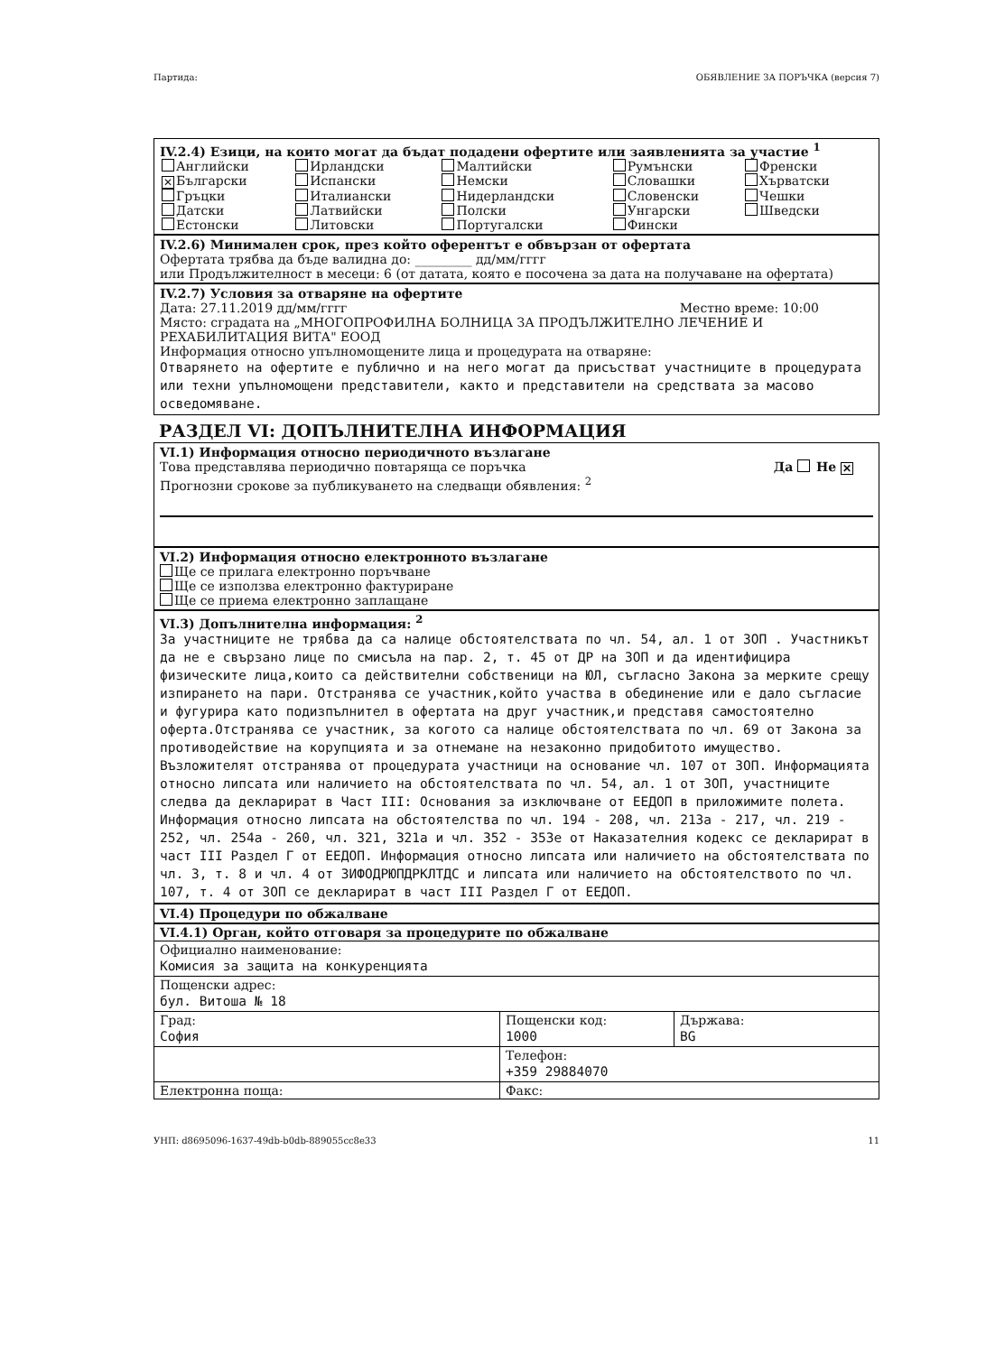Партида: ОБЯВЛЕНИЕ ЗА ПОРЪЧКА (версия 7)
IV.2.4) Езици, на които могат да бъдат подадени офертите или заявленията за участие <sup>1</sup>
| Английски | Ирландски | Малтийски | Румънски | Френски |
| ✕ Български | Испански | Немски | Словашки | Хърватски |
| Гръцки | Италиански | Нидерландски | Словенски | Чешки |
| Датски | Латвийски | Полски | Унгарски | Шведски |
| Естонски | Литовски | Португалски | Фински | |
IV.2.6) Минимален срок, през който оферентът е обвързан от офертата
Офертата трябва да бъде валидна до: _________ дд/мм/гггг
или Продължителност в месеци: 6 (от датата, която е посочена за дата на получаване на офертата)
IV.2.7) Условия за отваряне на офертите
Дата: 27.11.2019 дд/мм/гггг Местно време: 10:00
Място: сградата на „МНОГОПРОФИЛНА БОЛНИЦА ЗА ПРОДЪЛЖИТЕЛНО ЛЕЧЕНИЕ И РЕХАБИЛИТАЦИЯ ВИТА" ЕООД
Информация относно упълномощените лица и процедурата на отваряне:
Отварянето на офертите е публично и на него могат да присъстват участниците в процедурата или техни упълномощени представители, както и представители на средствата за масово осведомяване.
РАЗДЕЛ VI: ДОПЪЛНИТЕЛНА ИНФОРМАЦИЯ
VI.1) Информация относно периодичното възлагане
Това представлява периодично повтаряща се поръчка Да Не ✕
Прогнозни срокове за публикуването на следващи обявления: <sup>2</sup>
VI.2) Информация относно електронното възлагане
Ще се прилага електронно поръчване
Ще се използва електронно фактуриране
Ще се приема електронно заплащане
VI.3) Допълнителна информация: <sup>2</sup>
За участниците не трябва да са налице обстоятелствата по чл. 54, ал. 1 от ЗОП . Участникът да не е свързано лице по смисъла на пар. 2, т. 45 от ДР на ЗОП и да идентифицира физическите лица,които са действителни собственици на ЮЛ, съгласно Закона за мерките срещу изпирането на пари. Отстранява се участник,който участва в обединение или е дало съгласие и фугурира като подизпълнител в офертата на друг участник,и представя самостоятелно оферта.Отстранява се участник, за когото са налице обстоятелствата по чл. 69 от Закона за противодействие на корупцията и за отнемане на незаконно придобитото имущество. Възложителят отстранява от процедурата участници на основание чл. 107 от ЗОП. Информацията относно липсата или наличието на обстоятелствата по чл. 54, ал. 1 от ЗОП, участниците следва да декларират в Част III: Основания за изключване от ЕЕДОП в приложимите полета. Информация относно липсата на обстоятелства по чл. 194 - 208, чл. 213а - 217, чл. 219 - 252, чл. 254а - 260, чл. 321, 321а и чл. 352 - 353е от Наказателния кодекс се декларират в част III Раздел Г от ЕЕДОП. Информация относно липсата или наличието на обстоятелствата по чл. 3, т. 8 и чл. 4 от ЗИФОДРЮПДРКЛТДС и липсата или наличието на обстоятелството по чл. 107, т. 4 от ЗОП се декларират в част III Раздел Г от ЕЕДОП.
VI.4) Процедури по обжалване
| VI.4.1) Орган, който отговаря за процедурите по обжалване | | |
| Официално наименование: Комисия за защита на конкуренцията | | |
| Пощенски адрес: бул. Витоша № 18 | | |
| Град: София | Пощенски код: 1000 | Държава: BG |
| | Телефон: +359 29884070 | |
| Електронна поща: | Факс: | |
УНП: d8695096-1637-49db-b0db-889055cc8e33 11